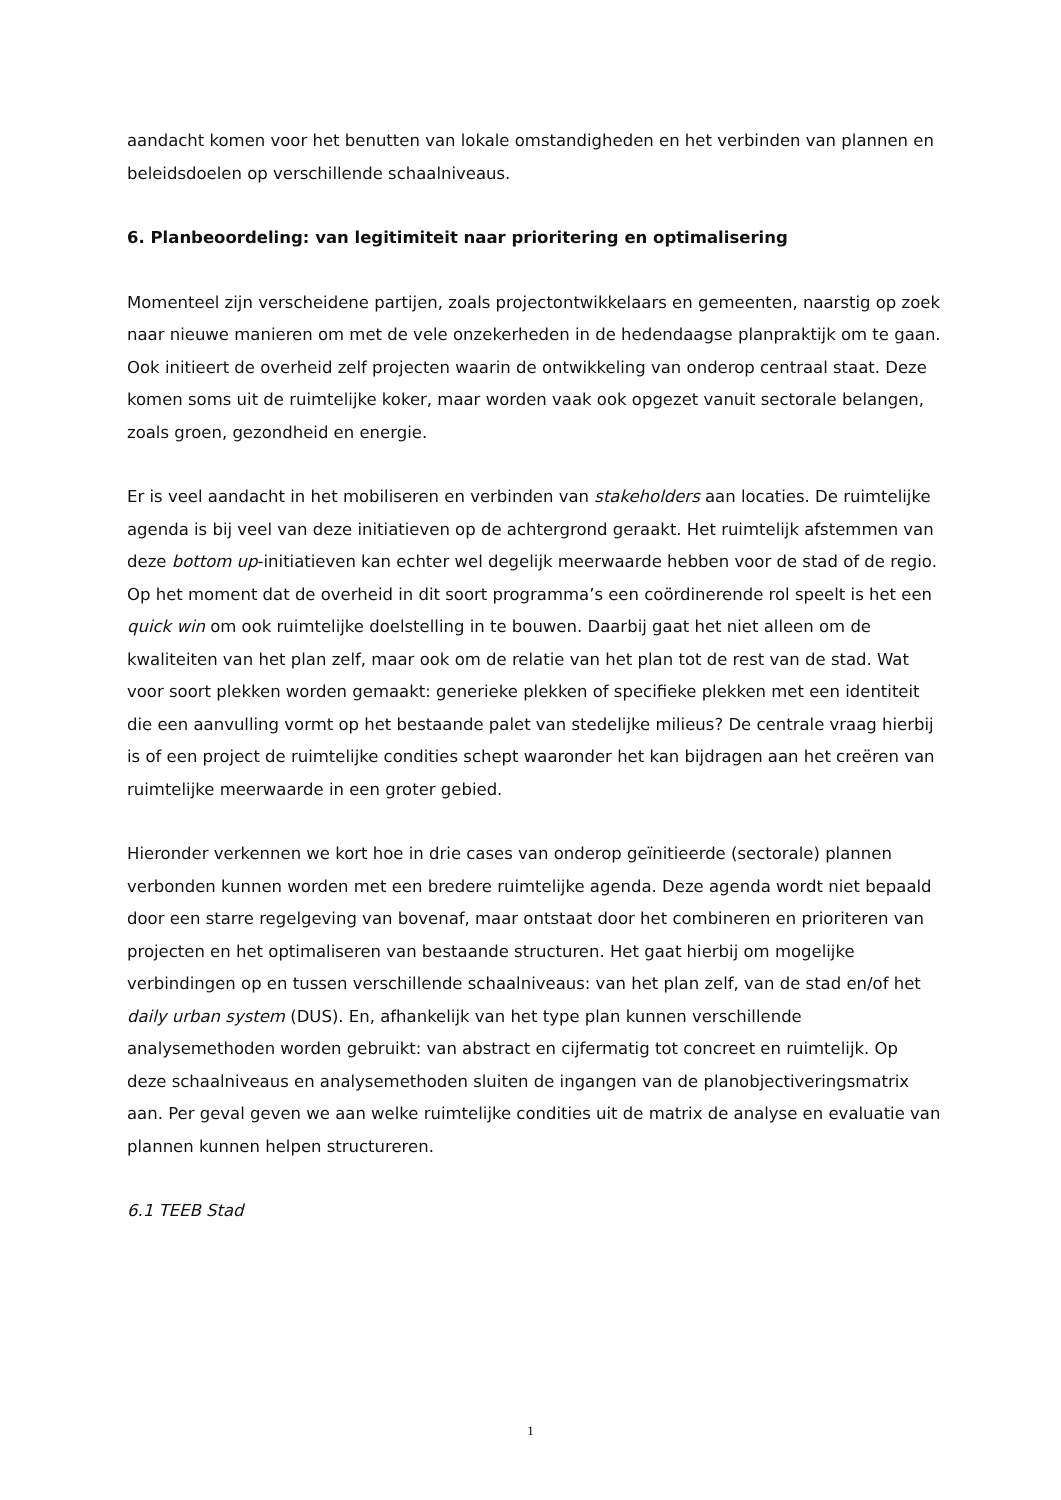aandacht komen voor het benutten van lokale omstandigheden en het verbinden van plannen en beleidsdoelen op verschillende schaalniveaus.
6. Planbeoordeling: van legitimiteit naar prioritering en optimalisering
Momenteel zijn verscheidene partijen, zoals projectontwikkelaars en gemeenten, naarstig op zoek naar nieuwe manieren om met de vele onzekerheden in de hedendaagse planpraktijk om te gaan. Ook initieert de overheid zelf projecten waarin de ontwikkeling van onderop centraal staat. Deze komen soms uit de ruimtelijke koker, maar worden vaak ook opgezet vanuit sectorale belangen, zoals groen, gezondheid en energie.
Er is veel aandacht in het mobiliseren en verbinden van stakeholders aan locaties. De ruimtelijke agenda is bij veel van deze initiatieven op de achtergrond geraakt. Het ruimtelijk afstemmen van deze bottom up-initiatieven kan echter wel degelijk meerwaarde hebben voor de stad of de regio. Op het moment dat de overheid in dit soort programma’s een coördinerende rol speelt is het een quick win om ook ruimtelijke doelstelling in te bouwen. Daarbij gaat het niet alleen om de kwaliteiten van het plan zelf, maar ook om de relatie van het plan tot de rest van de stad. Wat voor soort plekken worden gemaakt: generieke plekken of specifieke plekken met een identiteit die een aanvulling vormt op het bestaande palet van stedelijke milieus? De centrale vraag hierbij is of een project de ruimtelijke condities schept waaronder het kan bijdragen aan het creëren van ruimtelijke meerwaarde in een groter gebied.
Hieronder verkennen we kort hoe in drie cases van onderop geïnitieerde (sectorale) plannen verbonden kunnen worden met een bredere ruimtelijke agenda. Deze agenda wordt niet bepaald door een starre regelgeving van bovenaf, maar ontstaat door het combineren en prioriteren van projecten en het optimaliseren van bestaande structuren. Het gaat hierbij om mogelijke verbindingen op en tussen verschillende schaalniveaus: van het plan zelf, van de stad en/of het daily urban system (DUS). En, afhankelijk van het type plan kunnen verschillende analysemethoden worden gebruikt: van abstract en cijfermatig tot concreet en ruimtelijk. Op deze schaalniveaus en analysemethoden sluiten de ingangen van de planobjectiveringsmatrix aan. Per geval geven we aan welke ruimtelijke condities uit de matrix de analyse en evaluatie van plannen kunnen helpen structureren.
6.1 TEEB Stad
1